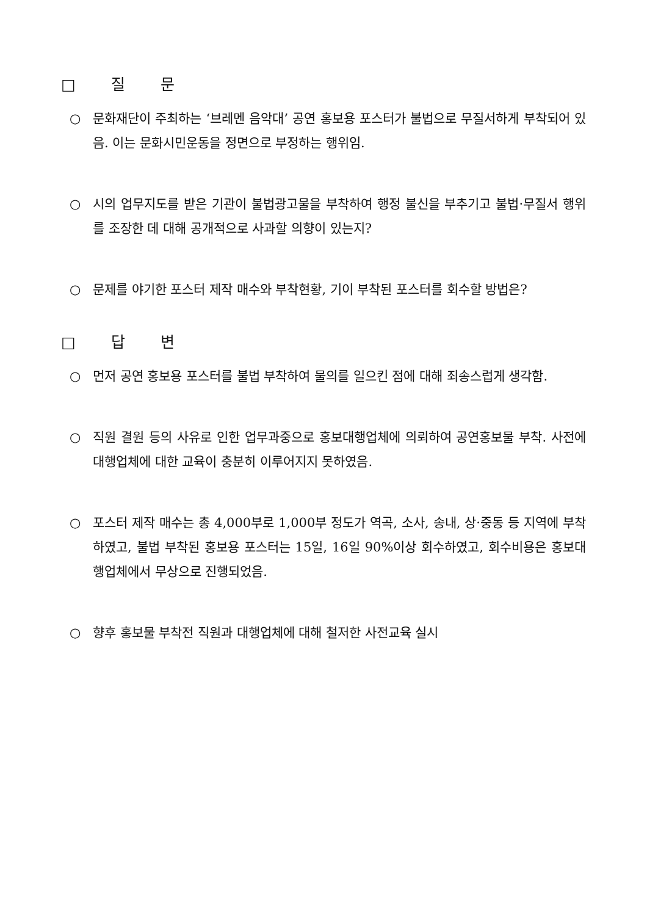□ 질 문
○ 문화재단이 주최하는 ‘브레멘 음악대’ 공연 홍보용 포스터가 불법으로 무질서하게 부착되어 있음. 이는 문화시민운동을 정면으로 부정하는 행위임.
○ 시의 업무지도를 받은 기관이 불법광고물을 부착하여 행정 불신을 부추기고 불법·무질서 행위를 조장한 데 대해 공개적으로 사과할 의향이 있는지?
○ 문제를 야기한 포스터 제작 매수와 부착현황, 기이 부착된 포스터를 회수할 방법은?
□ 답 변
○ 먼저 공연 홍보용 포스터를 불법 부착하여 물의를 일으킨 점에 대해 죄송스럽게 생각함.
○ 직원 결원 등의 사유로 인한 업무과중으로 홍보대행업체에 의뢰하여 공연홍보물 부착. 사전에 대행업체에 대한 교육이 충분히 이루어지지 못하였음.
○ 포스터 제작 매수는 총 4,000부로 1,000부 정도가 역곡, 소사, 송내, 상·중동 등 지역에 부착하였고, 불법 부착된 홍보용 포스터는 15일, 16일 90%이상 회수하였고, 회수비용은 홍보대행업체에서 무상으로 진행되었음.
○ 향후 홍보물 부착전 직원과 대행업체에 대해 철저한 사전교육 실시